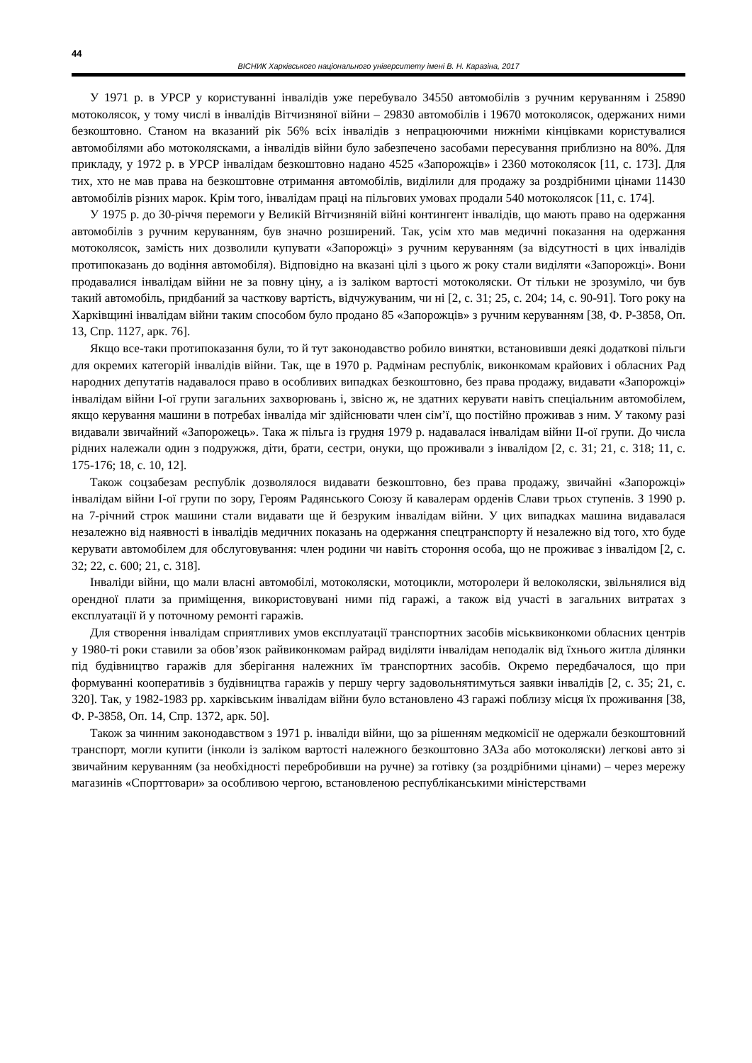44
ВІСНИК Харківського національного університету імені В. Н. Каразіна, 2017
У 1971 р. в УРСР у користуванні інвалідів уже перебувало 34550 автомобілів з ручним керуванням і 25890 мотоколясок, у тому числі в інвалідів Вітчизняної війни – 29830 автомобілів і 19670 мотоколясок, одержаних ними безкоштовно. Станом на вказаний рік 56% всіх інвалідів з непрацюючими нижніми кінцівками користувалися автомобілями або мотоколясками, а інвалідів війни було забезпечено засобами пересування приблизно на 80%. Для прикладу, у 1972 р. в УРСР інвалідам безкоштовно надано 4525 «Запорожців» і 2360 мотоколясок [11, с. 173]. Для тих, хто не мав права на безкоштовне отримання автомобілів, виділили для продажу за роздрібними цінами 11430 автомобілів різних марок. Крім того, інвалідам праці на пільгових умовах продали 540 мотоколясок [11, с. 174].
У 1975 р. до 30-річчя перемоги у Великій Вітчизняній війні контингент інвалідів, що мають право на одержання автомобілів з ручним керуванням, був значно розширений. Так, усім хто мав медичні показання на одержання мотоколясок, замість них дозволили купувати «Запорожці» з ручним керуванням (за відсутності в цих інвалідів протипоказань до водіння автомобіля). Відповідно на вказані цілі з цього ж року стали виділяти «Запорожці». Вони продавалися інвалідам війни не за повну ціну, а із заліком вартості мотоколяски. От тільки не зрозуміло, чи був такий автомобіль, придбаний за часткову вартість, відчужуваним, чи ні [2, с. 31; 25, с. 204; 14, с. 90-91]. Того року на Харківщині інвалідам війни таким способом було продано 85 «Запорожців» з ручним керуванням [38, Ф. Р-3858, Оп. 13, Спр. 1127, арк. 76].
Якщо все-таки протипоказання були, то й тут законодавство робило винятки, встановивши деякі додаткові пільги для окремих категорій інвалідів війни. Так, ще в 1970 р. Радмінам республік, виконкомам крайових і обласних Рад народних депутатів надавалося право в особливих випадках безкоштовно, без права продажу, видавати «Запорожці» інвалідам війни І-ої групи загальних захворювань і, звісно ж, не здатних керувати навіть спеціальним автомобілем, якщо керування машини в потребах інваліда міг здійснювати член сім’ї, що постійно проживав з ним. У такому разі видавали звичайний «Запорожець». Така ж пільга із грудня 1979 р. надавалася інвалідам війни ІІ-ої групи. До числа рідних належали один з подружжя, діти, брати, сестри, онуки, що проживали з інвалідом [2, с. 31; 21, с. 318; 11, с. 175-176; 18, с. 10, 12].
Також соцзабезам республік дозволялося видавати безкоштовно, без права продажу, звичайні «Запорожці» інвалідам війни І-ої групи по зору, Героям Радянського Союзу й кавалерам орденів Слави трьох ступенів. З 1990 р. на 7-річний строк машини стали видавати ще й безруким інвалідам війни. У цих випадках машина видавалася незалежно від наявності в інвалідів медичних показань на одержання спецтранспорту й незалежно від того, хто буде керувати автомобілем для обслуговування: член родини чи навіть стороння особа, що не проживає з інвалідом [2, с. 32; 22, с. 600; 21, с. 318].
Інваліди війни, що мали власні автомобілі, мотоколяски, мотоцикли, моторолери й велоколяски, звільнялися від орендної плати за приміщення, використовувані ними під гаражі, а також від участі в загальних витратах з експлуатації й у поточному ремонті гаражів.
Для створення інвалідам сприятливих умов експлуатації транспортних засобів міськвиконкоми обласних центрів у 1980-ті роки ставили за обов’язок райвиконкомам райрад виділяти інвалідам неподалік від їхнього житла ділянки під будівництво гаражів для зберігання належних їм транспортних засобів. Окремо передбачалося, що при формуванні кооперативів з будівництва гаражів у першу чергу задовольнятимуться заявки інвалідів [2, с. 35; 21, с. 320]. Так, у 1982-1983 рр. харківським інвалідам війни було встановлено 43 гаражі поблизу місця їх проживання [38, Ф. Р-3858, Оп. 14, Спр. 1372, арк. 50].
Також за чинним законодавством з 1971 р. інваліди війни, що за рішенням медкомісії не одержали безкоштовний транспорт, могли купити (інколи із заліком вартості належного безкоштовно ЗАЗа або мотоколяски) легкові авто зі звичайним керуванням (за необхідності перебробивши на ручне) за готівку (за роздрібними цінами) – через мережу магазинів «Спорттовари» за особливою чергою, встановленою республіканськими міністерствами